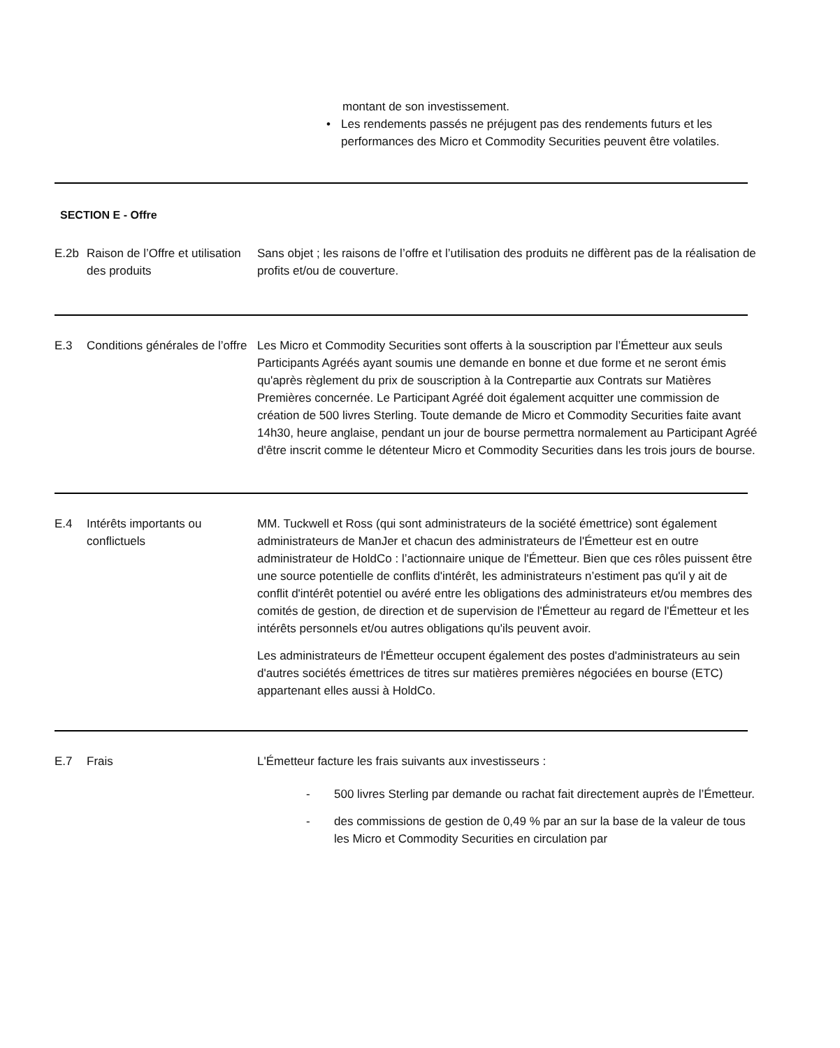montant de son investissement.
• Les rendements passés ne préjugent pas des rendements futurs et les performances des Micro et Commodity Securities peuvent être volatiles.
SECTION E - Offre
| E.2b | Raison de l’Offre et utilisation des produits | Sans objet ; les raisons de l’offre et l’utilisation des produits ne diffèrent pas de la réalisation de profits et/ou de couverture. |
| E.3 | Conditions générales de l’offre | Les Micro et Commodity Securities sont offerts à la souscription par l’Émetteur aux seuls Participants Agréés ayant soumis une demande en bonne et due forme et ne seront émis qu'après règlement du prix de souscription à la Contrepartie aux Contrats sur Matières Premières concernée. Le Participant Agréé doit également acquitter une commission de création de 500 livres Sterling. Toute demande de Micro et Commodity Securities faite avant 14h30, heure anglaise, pendant un jour de bourse permettra normalement au Participant Agréé d'être inscrit comme le détenteur Micro et Commodity Securities dans les trois jours de bourse. |
| E.4 | Intérêts importants ou conflictuels | MM. Tuckwell et Ross (qui sont administrateurs de la société émettrice) sont également administrateurs de ManJer et chacun des administrateurs de l'Émetteur est en outre administrateur de HoldCo : l’actionnaire unique de l'Émetteur. Bien que ces rôles puissent être une source potentielle de conflits d'intérêt, les administrateurs n’estiment pas qu'il y ait de conflit d'intérêt potentiel ou avéré entre les obligations des administrateurs et/ou membres des comités de gestion, de direction et de supervision de l'Émetteur au regard de l'Émetteur et les intérêts personnels et/ou autres obligations qu'ils peuvent avoir. Les administrateurs de l'Émetteur occupent également des postes d'administrateurs au sein d'autres sociétés émettrices de titres sur matières premières négociées en bourse (ETC) appartenant elles aussi à HoldCo. |
| E.7 | Frais | L'Émetteur facture les frais suivants aux investisseurs : - 500 livres Sterling par demande ou rachat fait directement auprès de l’Émetteur. - des commissions de gestion de 0,49 % par an sur la base de la valeur de tous les Micro et Commodity Securities en circulation par |